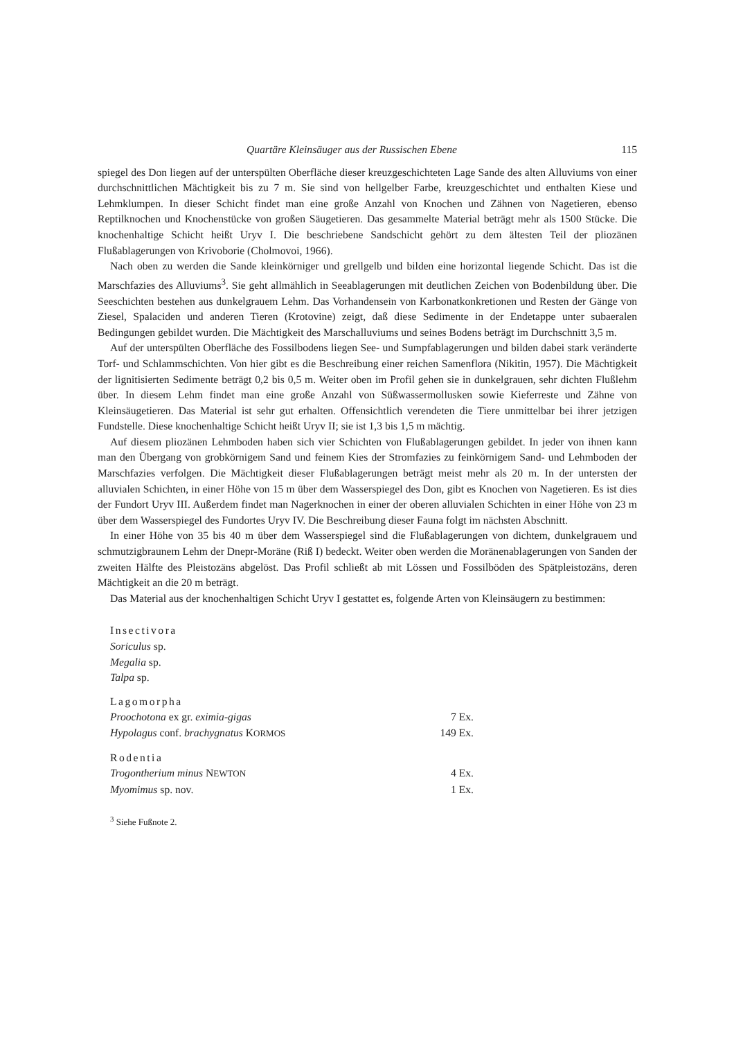Quartäre Kleinsäuger aus der Russischen Ebene 115
spiegel des Don liegen auf der unterspülten Oberfläche dieser kreuzgeschichteten Lage Sande des alten Alluviums von einer durchschnittlichen Mächtigkeit bis zu 7 m. Sie sind von hellgelber Farbe, kreuzgeschichtet und enthalten Kiese und Lehmklumpen. In dieser Schicht findet man eine große Anzahl von Knochen und Zähnen von Nagetieren, ebenso Reptilknochen und Knochenstücke von großen Säugetieren. Das gesammelte Material beträgt mehr als 1500 Stücke. Die knochenhaltige Schicht heißt Uryv I. Die beschriebene Sandschicht gehört zu dem ältesten Teil der pliozänen Flußablagerungen von Krivoborie (Cholmovoi, 1966).
Nach oben zu werden die Sande kleinkörniger und grellgelb und bilden eine horizontal liegende Schicht. Das ist die Marschfazies des Alluviums<sup>3</sup>. Sie geht allmählich in Seeablagerungen mit deutlichen Zeichen von Bodenbildung über. Die Seeschichten bestehen aus dunkelgrauem Lehm. Das Vorhandensein von Karbonatkonkretionen und Resten der Gänge von Ziesel, Spalaciden und anderen Tieren (Krotovine) zeigt, daß diese Sedimente in der Endetappe unter subaeralen Bedingungen gebildet wurden. Die Mächtigkeit des Marschalluviums und seines Bodens beträgt im Durchschnitt 3,5 m.
Auf der unterspülten Oberfläche des Fossilbodens liegen See- und Sumpfablagerungen und bilden dabei stark veränderte Torf- und Schlammschichten. Von hier gibt es die Beschreibung einer reichen Samenflora (Nikitin, 1957). Die Mächtigkeit der lignitisierten Sedimente beträgt 0,2 bis 0,5 m. Weiter oben im Profil gehen sie in dunkelgrauen, sehr dichten Flußlehm über. In diesem Lehm findet man eine große Anzahl von Süßwassermollusken sowie Kieferreste und Zähne von Kleinsäugetieren. Das Material ist sehr gut erhalten. Offensichtlich verendeten die Tiere unmittelbar bei ihrer jetzigen Fundstelle. Diese knochenhaltige Schicht heißt Uryv II; sie ist 1,3 bis 1,5 m mächtig.
Auf diesem pliozänen Lehmboden haben sich vier Schichten von Flußablagerungen gebildet. In jeder von ihnen kann man den Übergang von grobkörnigem Sand und feinem Kies der Stromfazies zu feinkörnigem Sand- und Lehmboden der Marschfazies verfolgen. Die Mächtigkeit dieser Flußablagerungen beträgt meist mehr als 20 m. In der untersten der alluvialen Schichten, in einer Höhe von 15 m über dem Wasserspiegel des Don, gibt es Knochen von Nagetieren. Es ist dies der Fundort Uryv III. Außerdem findet man Nagerknochen in einer der oberen alluvialen Schichten in einer Höhe von 23 m über dem Wasserspiegel des Fundortes Uryv IV. Die Beschreibung dieser Fauna folgt im nächsten Abschnitt.
In einer Höhe von 35 bis 40 m über dem Wasserspiegel sind die Flußablagerungen von dichtem, dunkelgrauem und schmutzigbraunem Lehm der Dnepr-Moräne (Riß I) bedeckt. Weiter oben werden die Moränenablagerungen von Sanden der zweiten Hälfte des Pleistozäns abgelöst. Das Profil schließt ab mit Lössen und Fossilböden des Spätpleistozäns, deren Mächtigkeit an die 20 m beträgt.
Das Material aus der knochenhaltigen Schicht Uryv I gestattet es, folgende Arten von Kleinsäugern zu bestimmen:
Insectivora
Soriculus sp.
Megalia sp.
Talpa sp.
Lagomorpha
Proochotona ex gr. eximia-gigas 7 Ex.
Hypolagus conf. brachygnatus KORMOS 149 Ex.
Rodentia
Trogontherium minus NEWTON 4 Ex.
Myomimus sp. nov. 1 Ex.
<sup>3</sup> Siehe Fußnote 2.